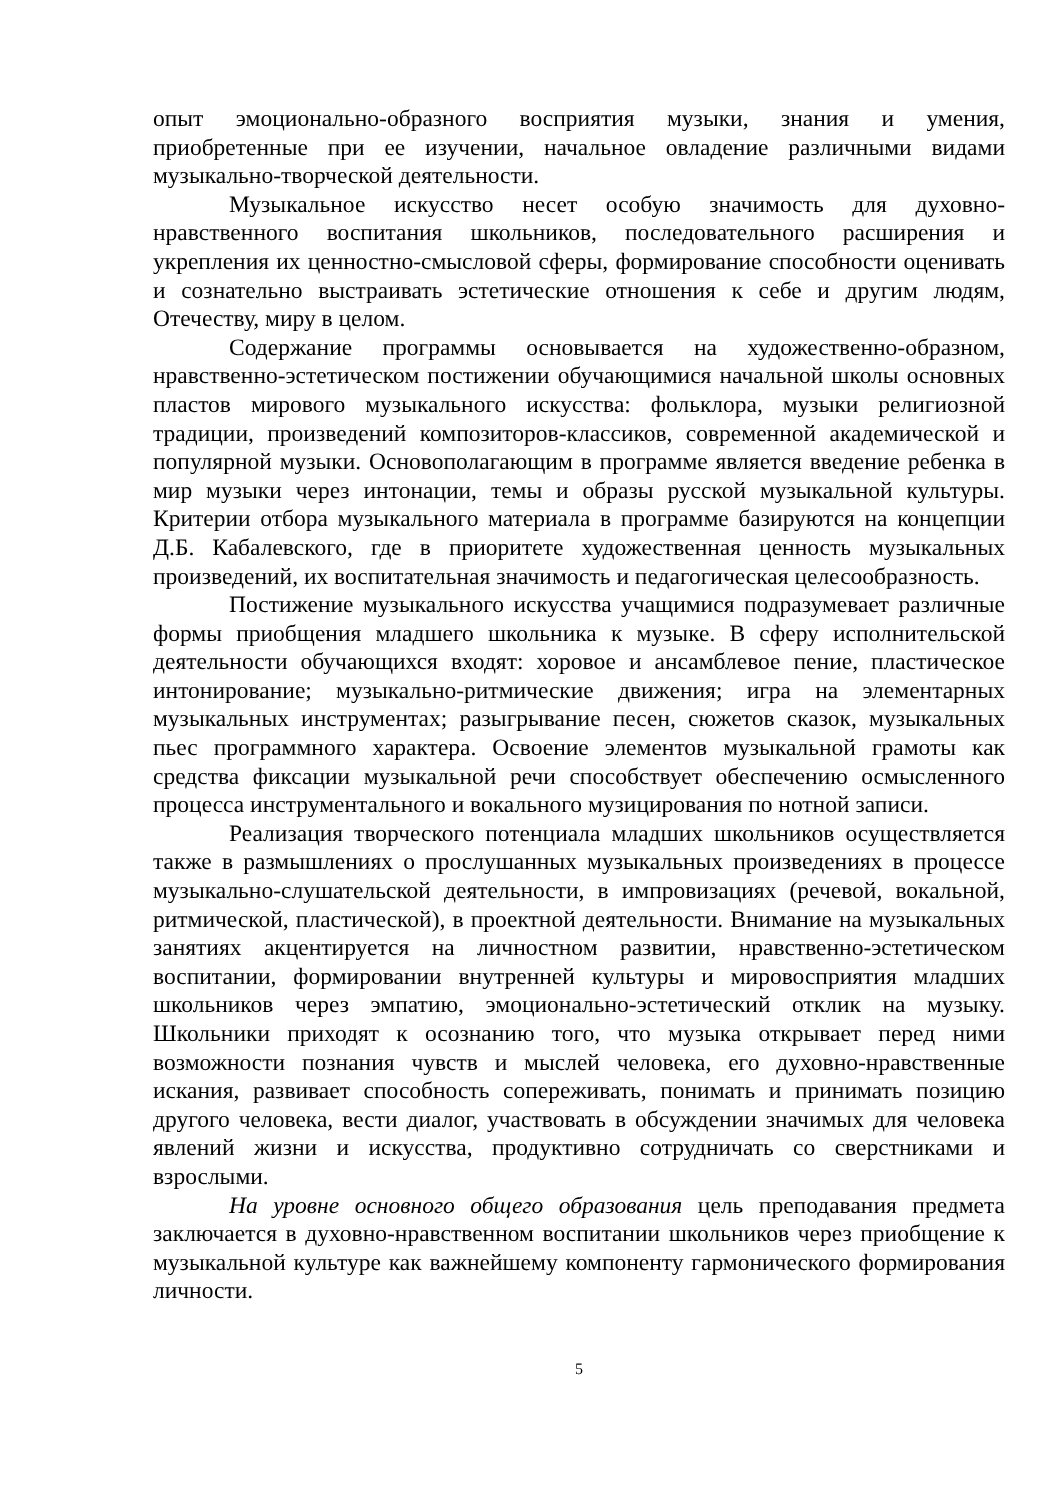опыт эмоционально-образного восприятия музыки, знания и умения, приобретенные при ее изучении, начальное овладение различными видами музыкально-творческой деятельности.
Музыкальное искусство несет особую значимость для духовно-нравственного воспитания школьников, последовательного расширения и укрепления их ценностно-смысловой сферы, формирование способности оценивать и сознательно выстраивать эстетические отношения к себе и другим людям, Отечеству, миру в целом.
Содержание программы основывается на художественно-образном, нравственно-эстетическом постижении обучающимися начальной школы основных пластов мирового музыкального искусства: фольклора, музыки религиозной традиции, произведений композиторов-классиков, современной академической и популярной музыки. Основополагающим в программе является введение ребенка в мир музыки через интонации, темы и образы русской музыкальной культуры. Критерии отбора музыкального материала в программе базируются на концепции Д.Б. Кабалевского, где в приоритете художественная ценность музыкальных произведений, их воспитательная значимость и педагогическая целесообразность.
Постижение музыкального искусства учащимися подразумевает различные формы приобщения младшего школьника к музыке. В сферу исполнительской деятельности обучающихся входят: хоровое и ансамблевое пение, пластическое интонирование; музыкально-ритмические движения; игра на элементарных музыкальных инструментах; разыгрывание песен, сюжетов сказок, музыкальных пьес программного характера. Освоение элементов музыкальной грамоты как средства фиксации музыкальной речи способствует обеспечению осмысленного процесса инструментального и вокального музицирования по нотной записи.
Реализация творческого потенциала младших школьников осуществляется также в размышлениях о прослушанных музыкальных произведениях в процессе музыкально-слушательской деятельности, в импровизациях (речевой, вокальной, ритмической, пластической), в проектной деятельности. Внимание на музыкальных занятиях акцентируется на личностном развитии, нравственно-эстетическом воспитании, формировании внутренней культуры и мировосприятия младших школьников через эмпатию, эмоционально-эстетический отклик на музыку. Школьники приходят к осознанию того, что музыка открывает перед ними возможности познания чувств и мыслей человека, его духовно-нравственные искания, развивает способность сопереживать, понимать и принимать позицию другого человека, вести диалог, участвовать в обсуждении значимых для человека явлений жизни и искусства, продуктивно сотрудничать со сверстниками и взрослыми.
На уровне основного общего образования цель преподавания предмета заключается в духовно-нравственном воспитании школьников через приобщение к музыкальной культуре как важнейшему компоненту гармонического формирования личности.
5